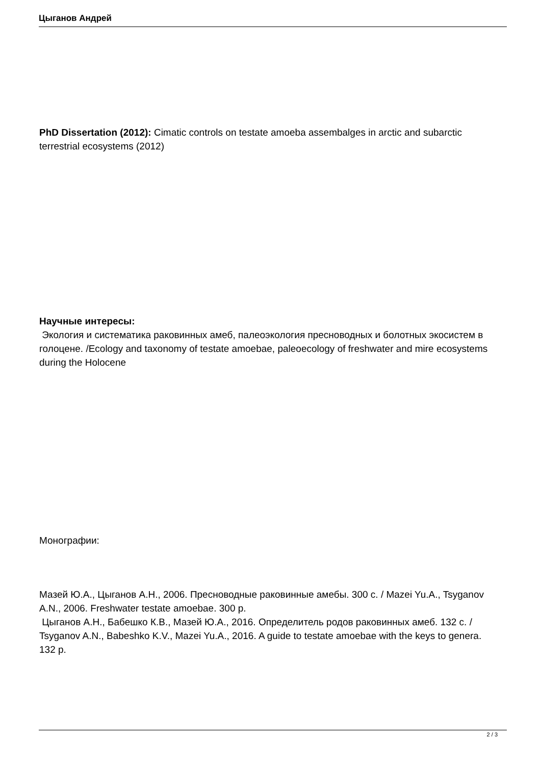Цыганов Андрей
PhD Dissertation (2012): Cimatic controls on testate amoeba assembalges in arctic and subarctic terrestrial ecosystems (2012)
Научные интересы:
Экология и систематика раковинных амеб, палеоэкология пресноводных и болотных экосистем в голоцене. /Ecology and taxonomy of testate amoebae, paleoecology of freshwater and mire ecosystems during the Holocene
Монографии:
Мазей Ю.А., Цыганов А.Н., 2006. Пресноводные раковинные амебы. 300 с. / Mazei Yu.A., Tsyganov A.N., 2006. Freshwater testate amoebae. 300 p.
Цыганов А.Н., Бабешко К.В., Мазей Ю.А., 2016. Определитель родов раковинных амеб. 132 с. / Tsyganov A.N., Babeshko K.V., Mazei Yu.A., 2016. A guide to testate amoebae with the keys to genera. 132 p.
2 / 3